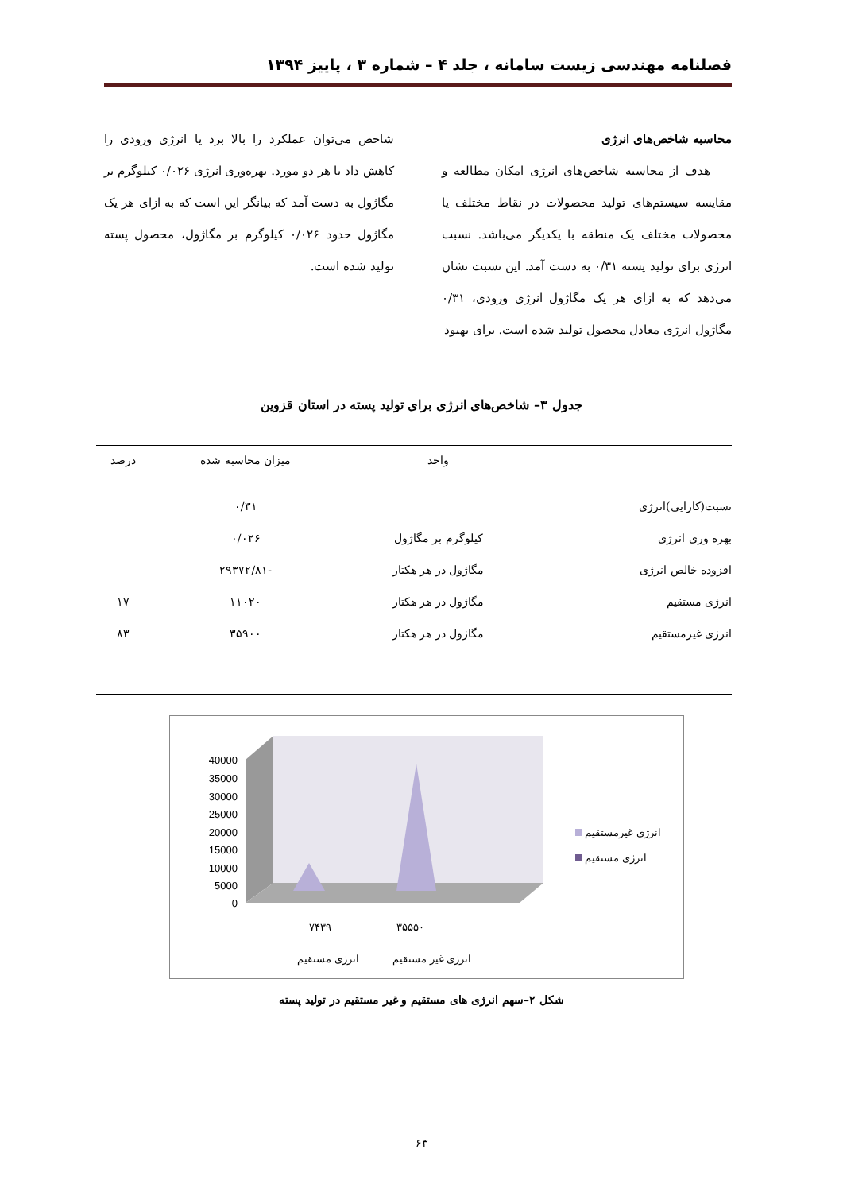فصلنامه مهندسی زیست سامانه ، جلد ۴ – شماره ۳ ، پاییز ۱۳۹۴
محاسبه شاخص‌های انرژی
هدف از محاسبه شاخص‌های انرژی امکان مطالعه و مقایسه سیستم‌های تولید محصولات در نقاط مختلف یا محصولات مختلف یک منطقه با یکدیگر می‌باشد. نسبت انرژی برای تولید پسته ۰/۳۱ به دست آمد. این نسبت نشان می‌دهد که به ازای هر یک مگاژول انرژی ورودی، ۰/۳۱ مگاژول انرژی معادل محصول تولید شده است. برای بهبود
شاخص می‌توان عملکرد را بالا برد یا انرژی ورودی را کاهش داد یا هر دو مورد. بهره‌وری انرژی ۰/۰۲۶ کیلوگرم بر مگاژول به دست آمد که بیانگر این است که به ازای هر یک مگاژول حدود ۰/۰۲۶ کیلوگرم بر مگاژول، محصول پسته تولید شده است.
جدول ۳– شاخص‌های انرژی برای تولید پسته در استان قزوین
| | واحد | میزان محاسبه شده | درصد |
| --- | --- | --- | --- |
| نسبت(کارایی)انرژی | | ۰/۳۱ | |
| بهره وری انرژی | کیلوگرم بر مگاژول | ۰/۰۲۶ | |
| افزوده خالص انرژی | مگاژول در هر هکتار | -۲۹۳۷۲/۸۱ | |
| انرژی مستقیم | مگاژول در هر هکتار | ۱۱۰۲۰ | ۱۷ |
| انرژی غیرمستقیم | مگاژول در هر هکتار | ۳۵۹۰۰ | ۸۳ |
40000
35000
30000
25000
20000
15000
10000
5000
0
۷۴۳۹
۳۵۵۵۰
انرژی مستقیم
انرژی غیر مستقیم
انرژی غیرمستقیم
انرژی مستقیم
شکل ۲–سهم انرژی های مستقیم و غیر مستقیم در تولید پسته
۶۳